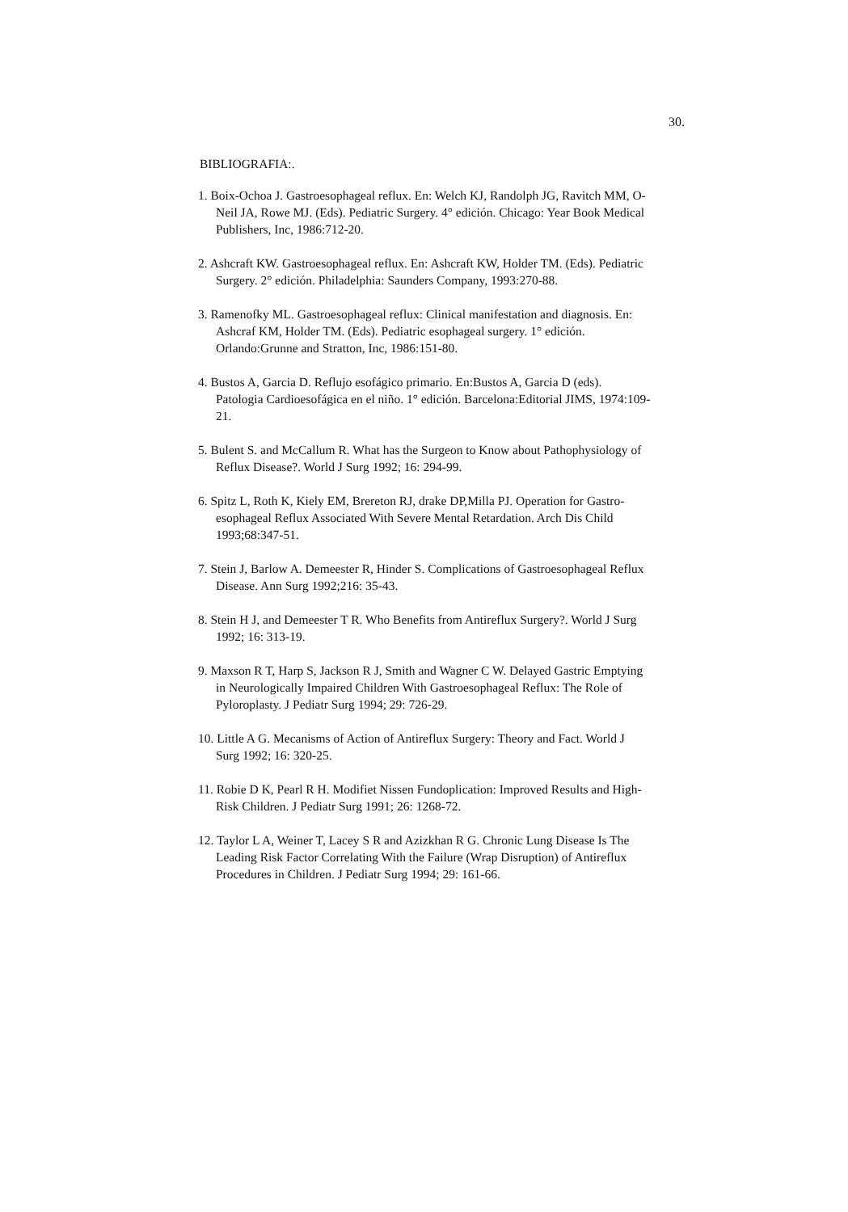30.
BIBLIOGRAFIA:.
1. Boix-Ochoa J. Gastroesophageal reflux. En: Welch KJ, Randolph JG, Ravitch MM, O-Neil JA, Rowe MJ. (Eds). Pediatric Surgery. 4° edición. Chicago: Year Book Medical Publishers, Inc, 1986:712-20.
2. Ashcraft KW. Gastroesophageal reflux. En: Ashcraft KW, Holder TM. (Eds). Pediatric Surgery. 2° edición. Philadelphia: Saunders Company, 1993:270-88.
3. Ramenofky ML. Gastroesophageal reflux: Clinical manifestation and diagnosis. En: Ashcraf KM, Holder TM. (Eds). Pediatric esophageal surgery. 1° edición. Orlando:Grunne and Stratton, Inc, 1986:151-80.
4. Bustos A, Garcia D. Reflujo esofágico primario. En:Bustos A, Garcia D (eds). Patologia Cardioesofágica en el niño. 1° edición. Barcelona:Editorial JIMS, 1974:109-21.
5. Bulent S. and McCallum R. What has the Surgeon to Know about Pathophysiology of Reflux Disease?. World J Surg 1992; 16: 294-99.
6. Spitz L, Roth K, Kiely EM, Brereton RJ, drake DP,Milla PJ. Operation for Gastro-esophageal Reflux Associated With Severe Mental Retardation. Arch Dis Child 1993;68:347-51.
7. Stein J, Barlow A. Demeester R, Hinder S. Complications of Gastroesophageal Reflux Disease. Ann Surg 1992;216: 35-43.
8. Stein H J, and Demeester T R. Who Benefits from Antireflux Surgery?. World J Surg 1992; 16: 313-19.
9. Maxson R T, Harp S, Jackson R J, Smith and Wagner C W. Delayed Gastric Emptying in Neurologically Impaired Children With Gastroesophageal Reflux: The Role of Pyloroplasty. J Pediatr Surg 1994; 29: 726-29.
10. Little A G. Mecanisms of Action of Antireflux Surgery: Theory and Fact. World J Surg 1992; 16: 320-25.
11. Robie D K, Pearl R H. Modifiet Nissen Fundoplication: Improved Results and High-Risk Children. J Pediatr Surg 1991; 26: 1268-72.
12. Taylor L A, Weiner T, Lacey S R and Azizkhan R G. Chronic Lung Disease Is The Leading Risk Factor Correlating With the Failure (Wrap Disruption) of Antireflux Procedures in Children. J Pediatr Surg 1994; 29: 161-66.